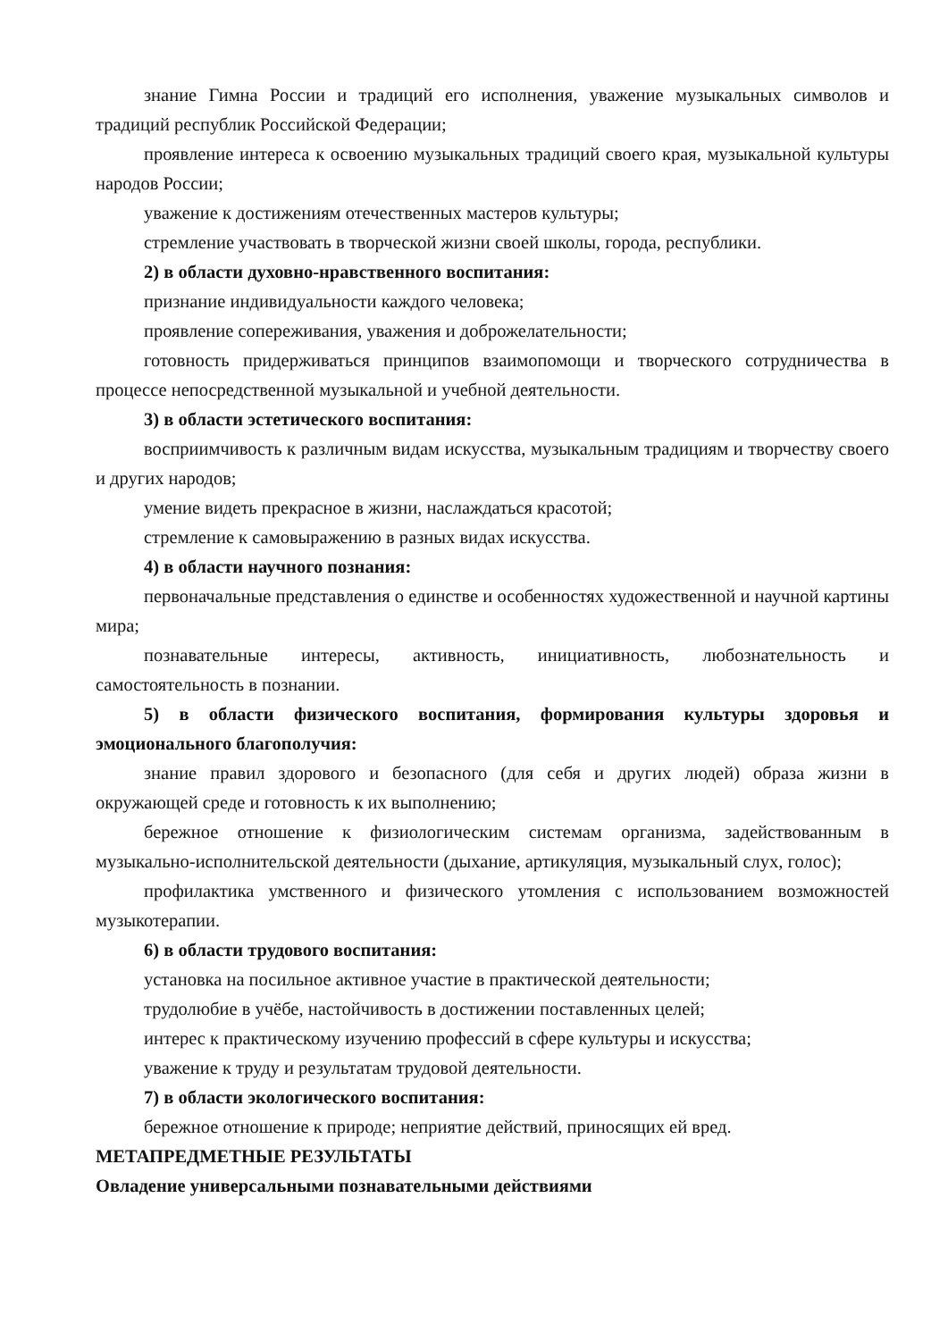знание Гимна России и традиций его исполнения, уважение музыкальных символов и традиций республик Российской Федерации;
проявление интереса к освоению музыкальных традиций своего края, музыкальной культуры народов России;
уважение к достижениям отечественных мастеров культуры;
стремление участвовать в творческой жизни своей школы, города, республики.
2) в области духовно-нравственного воспитания:
признание индивидуальности каждого человека;
проявление сопереживания, уважения и доброжелательности;
готовность придерживаться принципов взаимопомощи и творческого сотрудничества в процессе непосредственной музыкальной и учебной деятельности.
3) в области эстетического воспитания:
восприимчивость к различным видам искусства, музыкальным традициям и творчеству своего и других народов;
умение видеть прекрасное в жизни, наслаждаться красотой;
стремление к самовыражению в разных видах искусства.
4) в области научного познания:
первоначальные представления о единстве и особенностях художественной и научной картины мира;
познавательные интересы, активность, инициативность, любознательность и самостоятельность в познании.
5) в области физического воспитания, формирования культуры здоровья и эмоционального благополучия:
знание правил здорового и безопасного (для себя и других людей) образа жизни в окружающей среде и готовность к их выполнению;
бережное отношение к физиологическим системам организма, задействованным в музыкально-исполнительской деятельности (дыхание, артикуляция, музыкальный слух, голос);
профилактика умственного и физического утомления с использованием возможностей музыкотерапии.
6) в области трудового воспитания:
установка на посильное активное участие в практической деятельности;
трудолюбие в учёбе, настойчивость в достижении поставленных целей;
интерес к практическому изучению профессий в сфере культуры и искусства;
уважение к труду и результатам трудовой деятельности.
7) в области экологического воспитания:
бережное отношение к природе; неприятие действий, приносящих ей вред.
МЕТАПРЕДМЕТНЫЕ РЕЗУЛЬТАТЫ
Овладение универсальными познавательными действиями